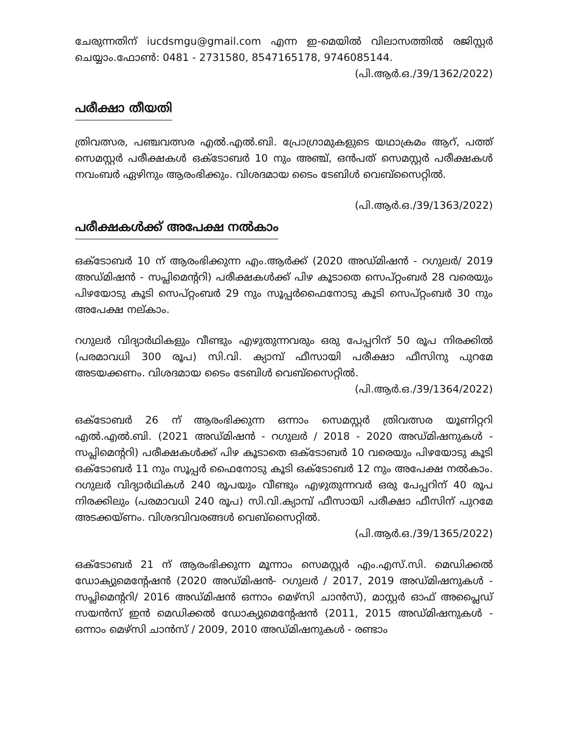ചേരുന്നതിന് iucdsmgu@gmail.com എന്ന ഇ-മെയിൽ വിലാസത്തിൽ രജിസ്റ്റർ ചെയ്യാം.ഫോൺ: 0481 - 2731580, 8547165178, 9746085144.
(പി.ആർ.ഒ./39/1362/2022)
പരീക്ഷാ തീയതി
ത്രിവത്സര, പഞ്ചവത്സര എൽ.എൽ.ബി. പ്രോഗ്രാമുകളുടെ യഥാക്രമം ആറ്, പത്ത് സെമസ്റ്റർ പരീക്ഷകൾ ഒക്ടോബർ 10 നും അഞ്ച്, ഒൻപത് സെമസ്റ്റർ പരീക്ഷകൾ നവംബർ ഏഴിനും ആരംഭിക്കും. വിശദമായ ടൈം ടേബിൾ വെബ്സൈറ്റിൽ.
(പി.ആർ.ഒ./39/1363/2022)
പരീക്ഷകൾക്ക് അപേക്ഷ നൽകാം
ഒക്ടോബർ 10 ന് ആരംഭിക്കുന്ന എം.ആർക്ക് (2020 അഡ്മിഷൻ - റഗുലർ/ 2019 അഡ്മിഷൻ - സപ്ലിമെന്ററി) പരീക്ഷകൾക്ക് പിഴ കൂടാതെ സെപ്റ്റംബർ 28 വരെയും പിഴയോടു കൂടി സെപ്റ്റംബർ 29 നും സൂപ്പർഫൈനോടു കൂടി സെപ്റ്റംബർ 30 നും അപേക്ഷ നല്കാം.
റഗുലർ വിദ്യാർഥികളും വീണ്ടും എഴുതുന്നവരും ഒരു പേപ്പറിന് 50 രൂപ നിരക്കിൽ (പരമാവധി 300 രൂപ) സി.വി. ക്യാമ്പ് ഫീസായി പരീക്ഷാ ഫീസിനു പുറമേ അടയക്കണം. വിശദമായ ടൈം ടേബിൾ വെബ്സൈറ്റിൽ.
(പി.ആർ.ഒ./39/1364/2022)
ഒക്ടോബർ 26 ന് ആരംഭിക്കുന്ന ഒന്നാം സെമസ്റ്റർ ത്രിവത്സര യൂണിറ്ററി എൽ.എൽ.ബി. (2021 അഡ്മിഷൻ - റഗുലർ / 2018 - 2020 അഡ്മിഷനുകൾ - സപ്ലിമെന്ററി) പരീക്ഷകൾക്ക് പിഴ കൂടാതെ ഒക്ടോബർ 10 വരെയും പിഴയോടു കൂടി ഒക്ടോബർ 11 നും സൂപ്പർ ഫൈനോടു കൂടി ഒക്ടോബർ 12 നും അപേക്ഷ നൽകാം. റഗുലർ വിദ്യാർഥികൾ 240 രൂപയും വീണ്ടും എഴുതുന്നവർ ഒരു പേപ്പറിന് 40 രൂപ നിരക്കിലും (പരമാവധി 240 രൂപ) സി.വി.ക്യാമ്പ് ഫീസായി പരീക്ഷാ ഫീസിന് പുറമേ അടക്കയ്ണം. വിശദവിവരങ്ങൾ വെബ്സൈറ്റിൽ.
(പി.ആർ.ഒ./39/1365/2022)
ഒക്ടോബർ 21 ന് ആരംഭിക്കുന്ന മൂന്നാം സെമസ്റ്റർ എം.എസ്.സി. മെഡിക്കൽ ഡോക്യുമെന്റേഷൻ (2020 അഡ്മിഷൻ- റഗുലർ / 2017, 2019 അഡ്മിഷനുകൾ - സപ്ലിമെന്ററി/ 2016 അഡ്മിഷൻ ഒന്നാം മെഴ്സി ചാൻസ്), മാസ്റ്റർ ഓഫ് അപ്ലൈഡ് സയൻസ് ഇൻ മെഡിക്കൽ ഡോക്യുമെന്റേഷൻ (2011, 2015 അഡ്മിഷനുകൾ - ഒന്നാം മെഴ്സി ചാൻസ് / 2009, 2010 അഡ്മിഷനുകൾ - രണ്ടാം